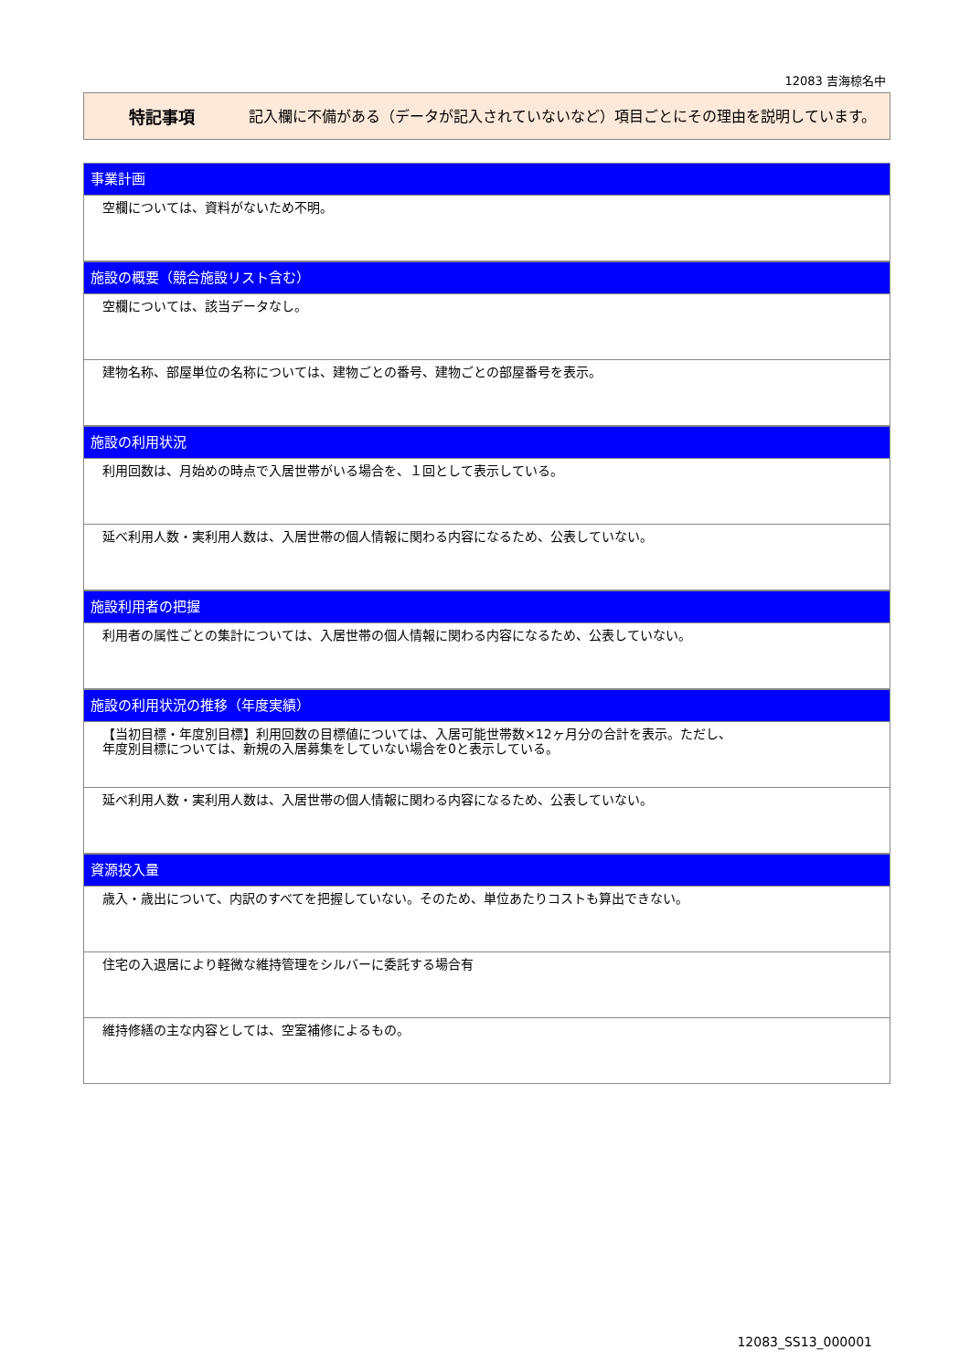12083 吉海椋名中
特記事項
記入欄に不備がある（データが記入されていないなど）項目ごとにその理由を説明しています。
事業計画
空欄については、資料がないため不明。
施設の概要（競合施設リスト含む）
空欄については、該当データなし。
建物名称、部屋単位の名称については、建物ごとの番号、建物ごとの部屋番号を表示。
施設の利用状況
利用回数は、月始めの時点で入居世帯がいる場合を、１回として表示している。
延べ利用人数・実利用人数は、入居世帯の個人情報に関わる内容になるため、公表していない。
施設利用者の把握
利用者の属性ごとの集計については、入居世帯の個人情報に関わる内容になるため、公表していない。
施設の利用状況の推移（年度実績）
【当初目標・年度別目標】利用回数の目標値については、入居可能世帯数×12ヶ月分の合計を表示。ただし、
年度別目標については、新規の入居募集をしていない場合を0と表示している。
延べ利用人数・実利用人数は、入居世帯の個人情報に関わる内容になるため、公表していない。
資源投入量
歳入・歳出について、内訳のすべてを把握していない。そのため、単位あたりコストも算出できない。
住宅の入退居により軽微な維持管理をシルバーに委託する場合有
維持修繕の主な内容としては、空室補修によるもの。
12083_SS13_000001